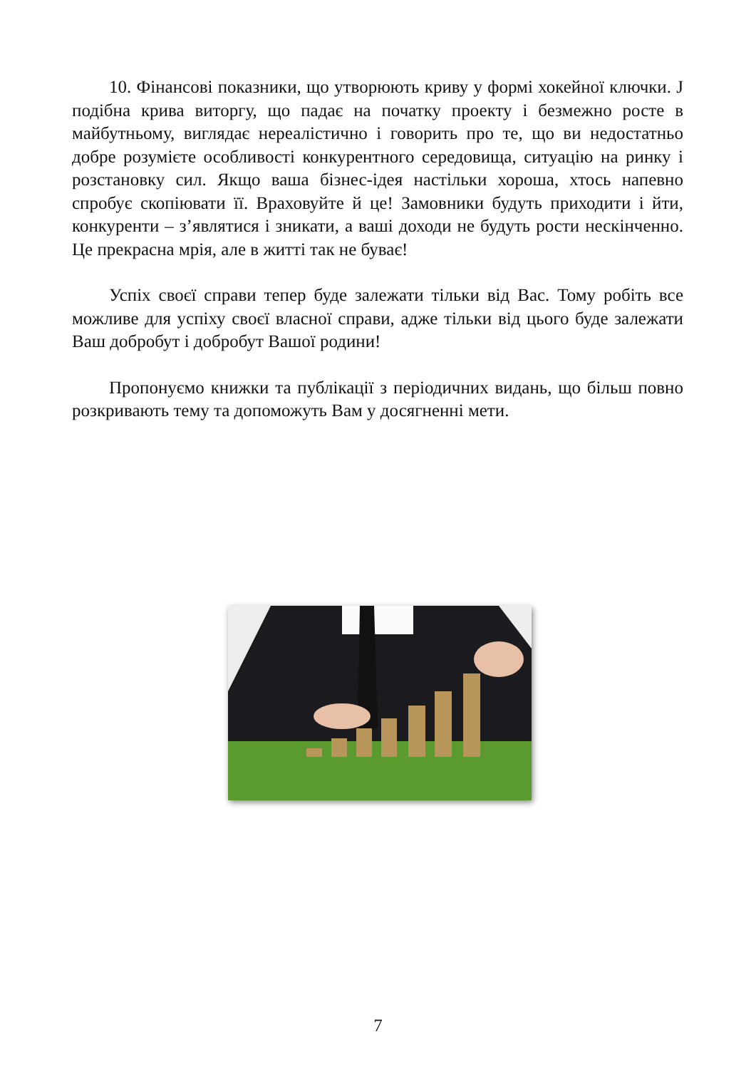10. Фінансові показники, що утворюють криву у формі хокейної ключки. J подібна крива виторгу, що падає на початку проекту і безмежно росте в майбутньому, виглядає нереалістично і говорить про те, що ви недостатньо добре розумієте особливості конкурентного середовища, ситуацію на ринку і розстановку сил. Якщо ваша бізнес-ідея настільки хороша, хтось напевно спробує скопіювати її. Враховуйте й це! Замовники будуть приходити і йти, конкуренти – з’являтися і зникати, а ваші доходи не будуть рости нескінченно. Це прекрасна мрія, але в житті так не буває!
Успіх своєї справи тепер буде залежати тільки від Вас. Тому робіть все можливе для успіху своєї власної справи, адже тільки від цього буде залежати Ваш добробут і добробут Вашої родини!
Пропонуємо книжки та публікації з періодичних видань, що більш повно розкривають тему та допоможуть Вам у досягненні мети.
7